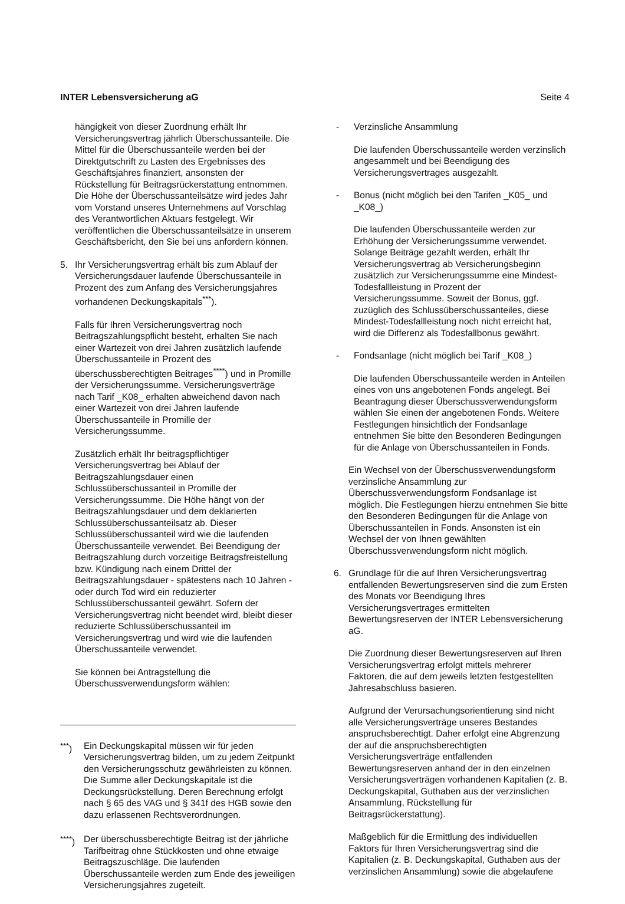INTER Lebensversicherung aG Seite 4
hängigkeit von dieser Zuordnung erhält Ihr Versicherungsvertrag jährlich Überschussanteile. Die Mittel für die Überschussanteile werden bei der Direktgutschrift zu Lasten des Ergebnisses des Geschäftsjahres finanziert, ansonsten der Rückstellung für Beitragsrückerstattung entnommen. Die Höhe der Überschussanteilsätze wird jedes Jahr vom Vorstand unseres Unternehmens auf Vorschlag des Verantwortlichen Aktuars festgelegt. Wir veröffentlichen die Überschussanteilsätze in unserem Geschäftsbericht, den Sie bei uns anfordern können.
5. Ihr Versicherungsvertrag erhält bis zum Ablauf der Versicherungsdauer laufende Überschussanteile in Prozent des zum Anfang des Versicherungsjahres vorhandenen Deckungskapitals<sup>***</sup>).
Falls für Ihren Versicherungsvertrag noch Beitragszahlungspflicht besteht, erhalten Sie nach einer Wartezeit von drei Jahren zusätzlich laufende Überschussanteile in Prozent des überschussberechtigten Beitrages<sup>****</sup>) und in Promille der Versicherungssumme. Versicherungsverträge nach Tarif _K08_ erhalten abweichend davon nach einer Wartezeit von drei Jahren laufende Überschussanteile in Promille der Versicherungssumme.
Zusätzlich erhält Ihr beitragspflichtiger Versicherungsvertrag bei Ablauf der Beitragszahlungsdauer einen Schlussüberschussanteil in Promille der Versicherungssumme. Die Höhe hängt von der Beitragszahlungsdauer und dem deklarierten Schlussüberschussanteilsatz ab. Dieser Schlussüberschussanteil wird wie die laufenden Überschussanteile verwendet. Bei Beendigung der Beitragszahlung durch vorzeitige Beitragsfreistellung bzw. Kündigung nach einem Drittel der Beitragszahlungsdauer - spätestens nach 10 Jahren - oder durch Tod wird ein reduzierter Schlussüberschussanteil gewährt. Sofern der Versicherungsvertrag nicht beendet wird, bleibt dieser reduzierte Schlussüberschussanteil im Versicherungsvertrag und wird wie die laufenden Überschussanteile verwendet.
Sie können bei Antragstellung die Überschussverwendungsform wählen:
<sup>***</sup>) Ein Deckungskapital müssen wir für jeden Versicherungsvertrag bilden, um zu jedem Zeitpunkt den Versicherungsschutz gewährleisten zu können. Die Summe aller Deckungskapitale ist die Deckungsrückstellung. Deren Berechnung erfolgt nach § 65 des VAG und § 341f des HGB sowie den dazu erlassenen Rechtsverordnungen.
<sup>****</sup>) Der überschussberechtigte Beitrag ist der jährliche Tarifbeitrag ohne Stückkosten und ohne etwaige Beitragszuschläge. Die laufenden Überschussanteile werden zum Ende des jeweiligen Versicherungsjahres zugeteilt.
- Verzinsliche Ansammlung
Die laufenden Überschussanteile werden verzinslich angesammelt und bei Beendigung des Versicherungsvertrages ausgezahlt.
- Bonus (nicht möglich bei den Tarifen _K05_ und _K08_)
Die laufenden Überschussanteile werden zur Erhöhung der Versicherungssumme verwendet. Solange Beiträge gezahlt werden, erhält Ihr Versicherungsvertrag ab Versicherungsbeginn zusätzlich zur Versicherungssumme eine Mindest-Todesfallleistung in Prozent der Versicherungssumme. Soweit der Bonus, ggf. zuzüglich des Schlussüberschussanteiles, diese Mindest-Todesfallleistung noch nicht erreicht hat, wird die Differenz als Todesfallbonus gewährt.
- Fondsanlage (nicht möglich bei Tarif _K08_)
Die laufenden Überschussanteile werden in Anteilen eines von uns angebotenen Fonds angelegt. Bei Beantragung dieser Überschussverwendungsform wählen Sie einen der angebotenen Fonds. Weitere Festlegungen hinsichtlich der Fondsanlage entnehmen Sie bitte den Besonderen Bedingungen für die Anlage von Überschussanteilen in Fonds.
Ein Wechsel von der Überschussverwendungsform verzinsliche Ansammlung zur Überschussverwendungsform Fondsanlage ist möglich. Die Festlegungen hierzu entnehmen Sie bitte den Besonderen Bedingungen für die Anlage von Überschussanteilen in Fonds. Ansonsten ist ein Wechsel der von Ihnen gewählten Überschussverwendungsform nicht möglich.
6. Grundlage für die auf Ihren Versicherungsvertrag entfallenden Bewertungsreserven sind die zum Ersten des Monats vor Beendigung Ihres Versicherungsvertrages ermittelten Bewertungsreserven der INTER Lebensversicherung aG.
Die Zuordnung dieser Bewertungsreserven auf Ihren Versicherungsvertrag erfolgt mittels mehrerer Faktoren, die auf dem jeweils letzten festgestellten Jahresabschluss basieren.
Aufgrund der Verursachungsorientierung sind nicht alle Versicherungsverträge unseres Bestandes anspruchsberechtigt. Daher erfolgt eine Abgrenzung der auf die anspruchsberechtigten Versicherungsverträge entfallenden Bewertungsreserven anhand der in den einzelnen Versicherungsverträgen vorhandenen Kapitalien (z. B. Deckungskapital, Guthaben aus der verzinslichen Ansammlung, Rückstellung für Beitragsrückerstattung).
Maßgeblich für die Ermittlung des individuellen Faktors für Ihren Versicherungsvertrag sind die Kapitalien (z. B. Deckungskapital, Guthaben aus der verzinslichen Ansammlung) sowie die abgelaufene